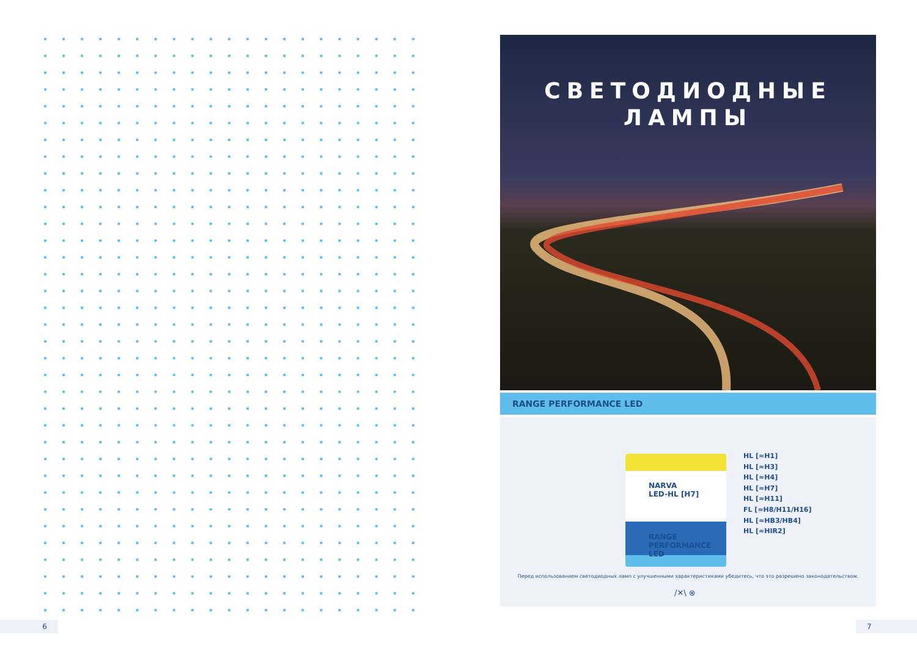6
СВЕТОДИОДНЫЕ
ЛАМПЫ
RANGE PERFORMANCE LED
NARVA
LED-HL [H7]
RANGE PERFORMANCE LED
HL [≈H1]
HL [≈H3]
HL [≈H4]
HL [≈H7]
HL [≈H11]
FL [≈H8/H11/H16]
HL [≈HB3/HB4]
HL [≈HIR2]
Перед использованием светодиодных ламп с улучшенными характеристиками убедитесь, что это разрешено законодательством.
/✕\ ⊗
7